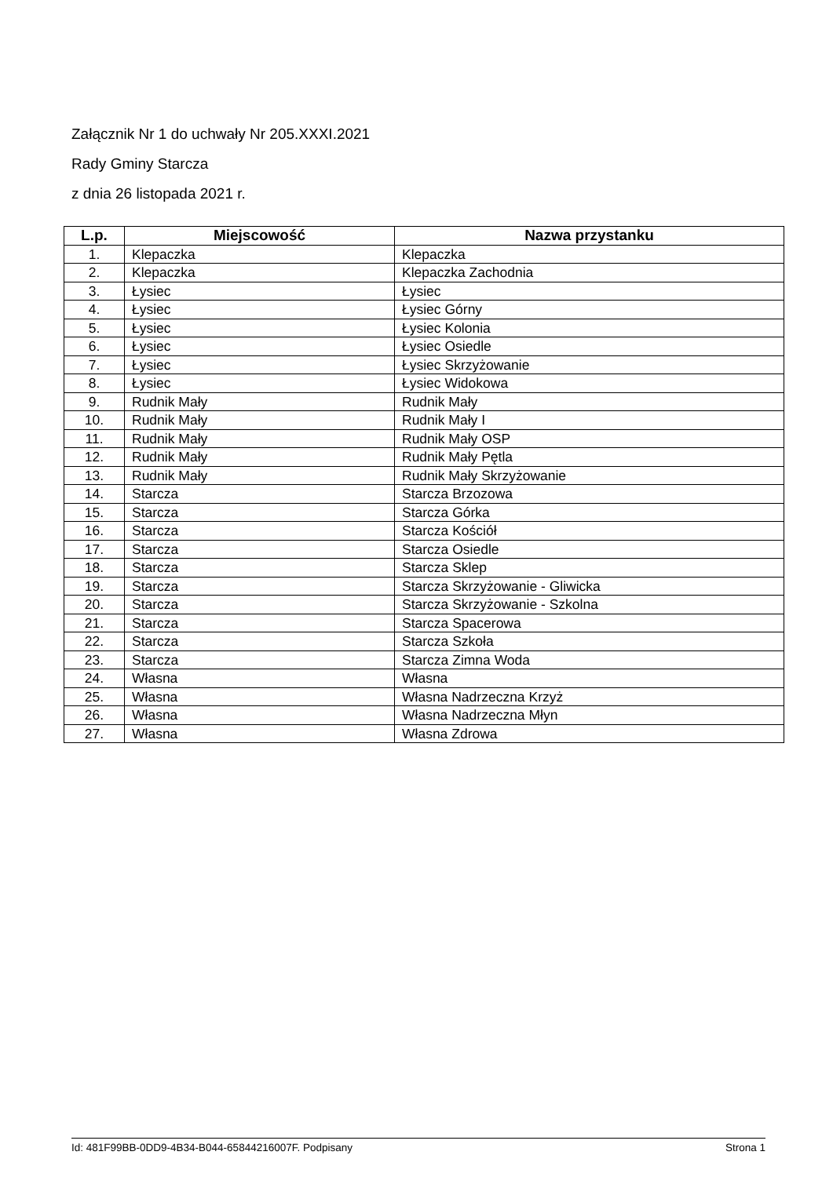Załącznik Nr 1 do uchwały Nr 205.XXXI.2021
Rady Gminy Starcza
z dnia 26 listopada 2021 r.
| L.p. | Miejscowość | Nazwa przystanku |
| --- | --- | --- |
| 1. | Klepaczka | Klepaczka |
| 2. | Klepaczka | Klepaczka Zachodnia |
| 3. | Łysiec | Łysiec |
| 4. | Łysiec | Łysiec Górny |
| 5. | Łysiec | Łysiec Kolonia |
| 6. | Łysiec | Łysiec Osiedle |
| 7. | Łysiec | Łysiec Skrzyżowanie |
| 8. | Łysiec | Łysiec Widokowa |
| 9. | Rudnik Mały | Rudnik Mały |
| 10. | Rudnik Mały | Rudnik Mały I |
| 11. | Rudnik Mały | Rudnik Mały OSP |
| 12. | Rudnik Mały | Rudnik Mały Pętla |
| 13. | Rudnik Mały | Rudnik Mały Skrzyżowanie |
| 14. | Starcza | Starcza Brzozowa |
| 15. | Starcza | Starcza Górka |
| 16. | Starcza | Starcza Kościół |
| 17. | Starcza | Starcza Osiedle |
| 18. | Starcza | Starcza Sklep |
| 19. | Starcza | Starcza Skrzyżowanie - Gliwicka |
| 20. | Starcza | Starcza Skrzyżowanie - Szkolna |
| 21. | Starcza | Starcza Spacerowa |
| 22. | Starcza | Starcza Szkoła |
| 23. | Starcza | Starcza Zimna Woda |
| 24. | Własna | Własna |
| 25. | Własna | Własna Nadrzeczna Krzyż |
| 26. | Własna | Własna Nadrzeczna Młyn |
| 27. | Własna | Własna Zdrowa |
Id: 481F99BB-0DD9-4B34-B044-65844216007F. Podpisany Strona 1